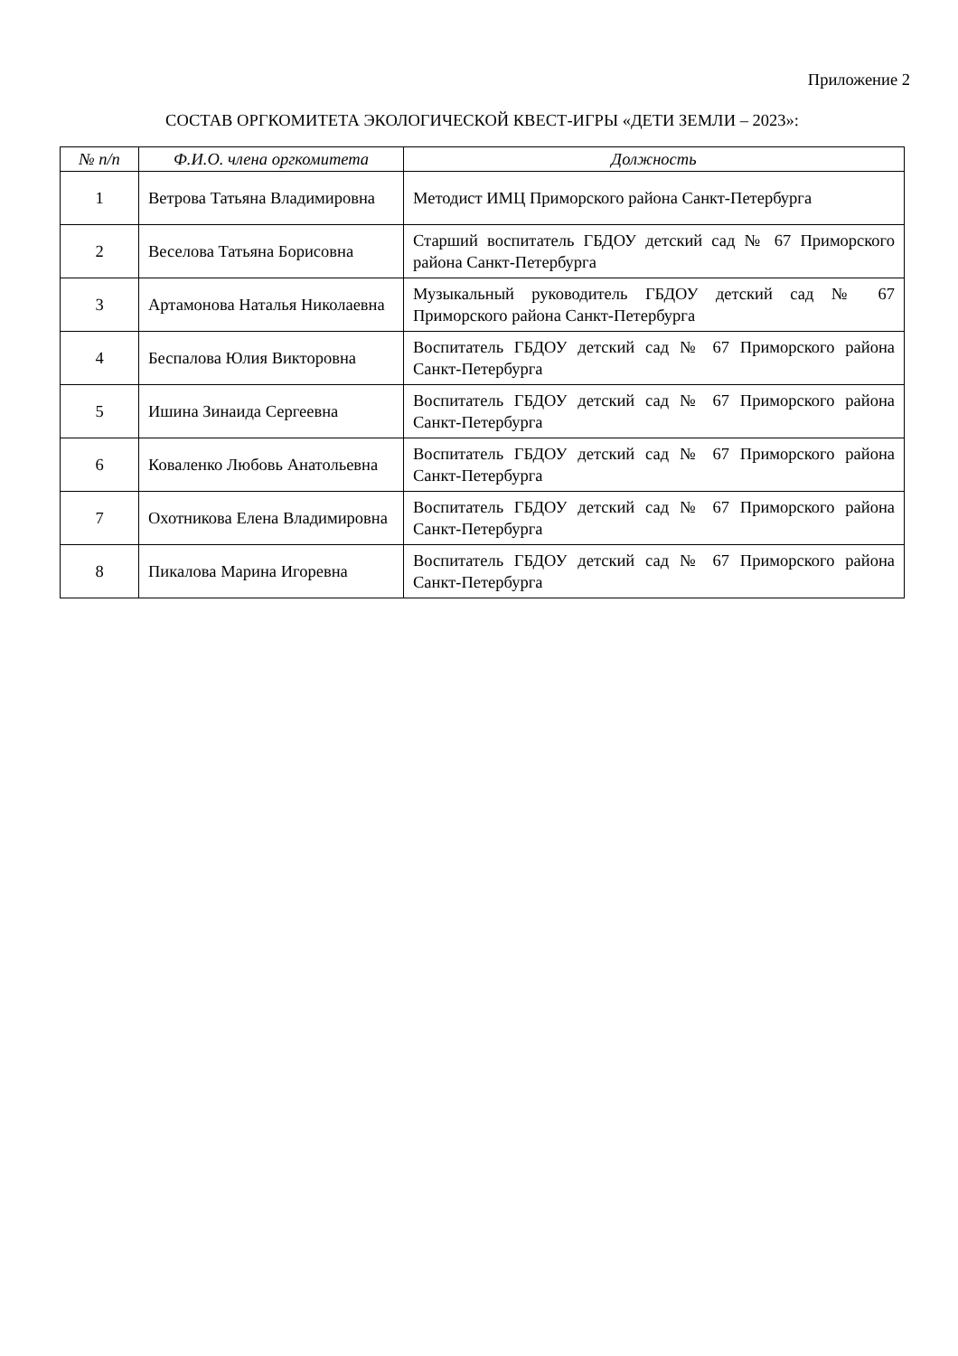Приложение 2
СОСТАВ ОРГКОМИТЕТА ЭКОЛОГИЧЕСКОЙ КВЕСТ-ИГРЫ «ДЕТИ ЗЕМЛИ – 2023»:
| № п/п | Ф.И.О. члена оргкомитета | Должность |
| --- | --- | --- |
| 1 | Ветрова Татьяна Владимировна | Методист ИМЦ Приморского района Санкт-Петербурга |
| 2 | Веселова Татьяна Борисовна | Старший воспитатель ГБДОУ детский сад № 67 Приморского района Санкт-Петербурга |
| 3 | Артамонова Наталья Николаевна | Музыкальный руководитель ГБДОУ детский сад № 67 Приморского района Санкт-Петербурга |
| 4 | Беспалова Юлия Викторовна | Воспитатель ГБДОУ детский сад № 67 Приморского района Санкт-Петербурга |
| 5 | Ишина Зинаида Сергеевна | Воспитатель ГБДОУ детский сад № 67 Приморского района Санкт-Петербурга |
| 6 | Коваленко Любовь Анатольевна | Воспитатель ГБДОУ детский сад № 67 Приморского района Санкт-Петербурга |
| 7 | Охотникова Елена Владимировна | Воспитатель ГБДОУ детский сад № 67 Приморского района Санкт-Петербурга |
| 8 | Пикалова Марина Игоревна | Воспитатель ГБДОУ детский сад № 67 Приморского района Санкт-Петербурга |